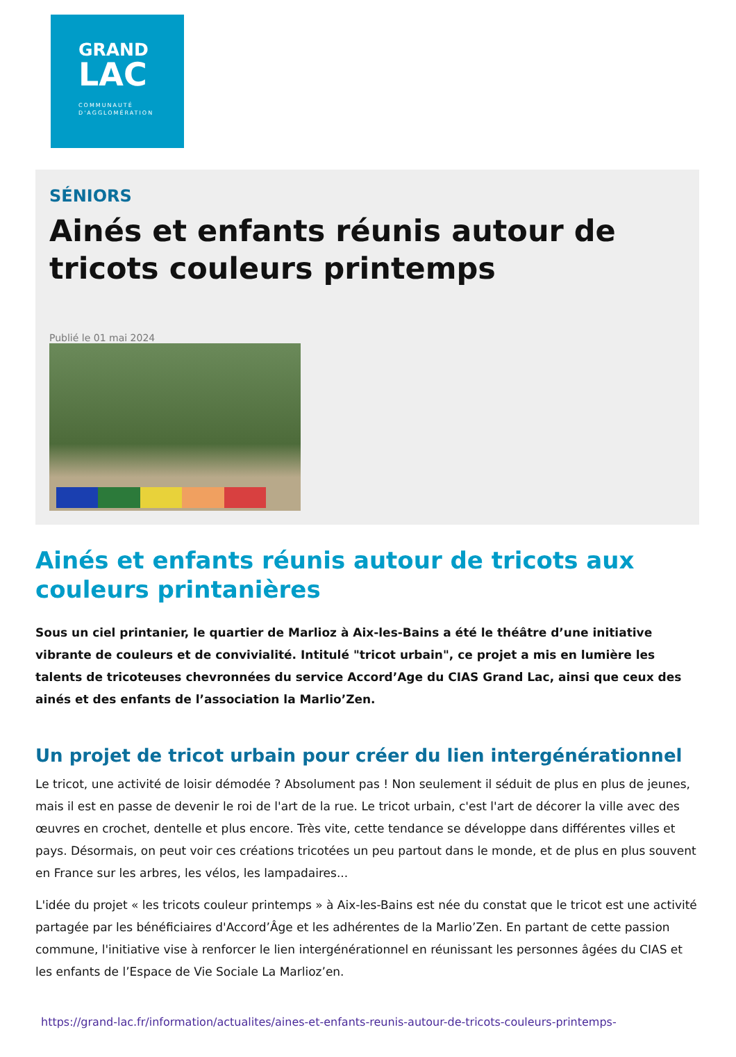GRAND
LAC
COMMUNAUTÉ
D'AGGLOMÉRATION
SÉNIORS
Ainés et enfants réunis autour de tricots couleurs printemps
Publié le 01 mai 2024
Ainés et enfants réunis autour de tricots aux couleurs printanières
Sous un ciel printanier, le quartier de Marlioz à Aix-les-Bains a été le théâtre d’une initiative vibrante de couleurs et de convivialité. Intitulé "tricot urbain", ce projet a mis en lumière les talents de tricoteuses chevronnées du service Accord’Age du CIAS Grand Lac, ainsi que ceux des ainés et des enfants de l’association la Marlio’Zen.
Un projet de tricot urbain pour créer du lien intergénérationnel
Le tricot, une activité de loisir démodée ? Absolument pas ! Non seulement il séduit de plus en plus de jeunes, mais il est en passe de devenir le roi de l'art de la rue. Le tricot urbain, c'est l'art de décorer la ville avec des œuvres en crochet, dentelle et plus encore. Très vite, cette tendance se développe dans différentes villes et pays. Désormais, on peut voir ces créations tricotées un peu partout dans le monde, et de plus en plus souvent en France sur les arbres, les vélos, les lampadaires...
L'idée du projet « les tricots couleur printemps » à Aix-les-Bains est née du constat que le tricot est une activité partagée par les bénéficiaires d'Accord’Âge et les adhérentes de la Marlio’Zen. En partant de cette passion commune, l'initiative vise à renforcer le lien intergénérationnel en réunissant les personnes âgées du CIAS et les enfants de l’Espace de Vie Sociale La Marlioz’en.
https://grand-lac.fr/information/actualites/aines-et-enfants-reunis-autour-de-tricots-couleurs-printemps-